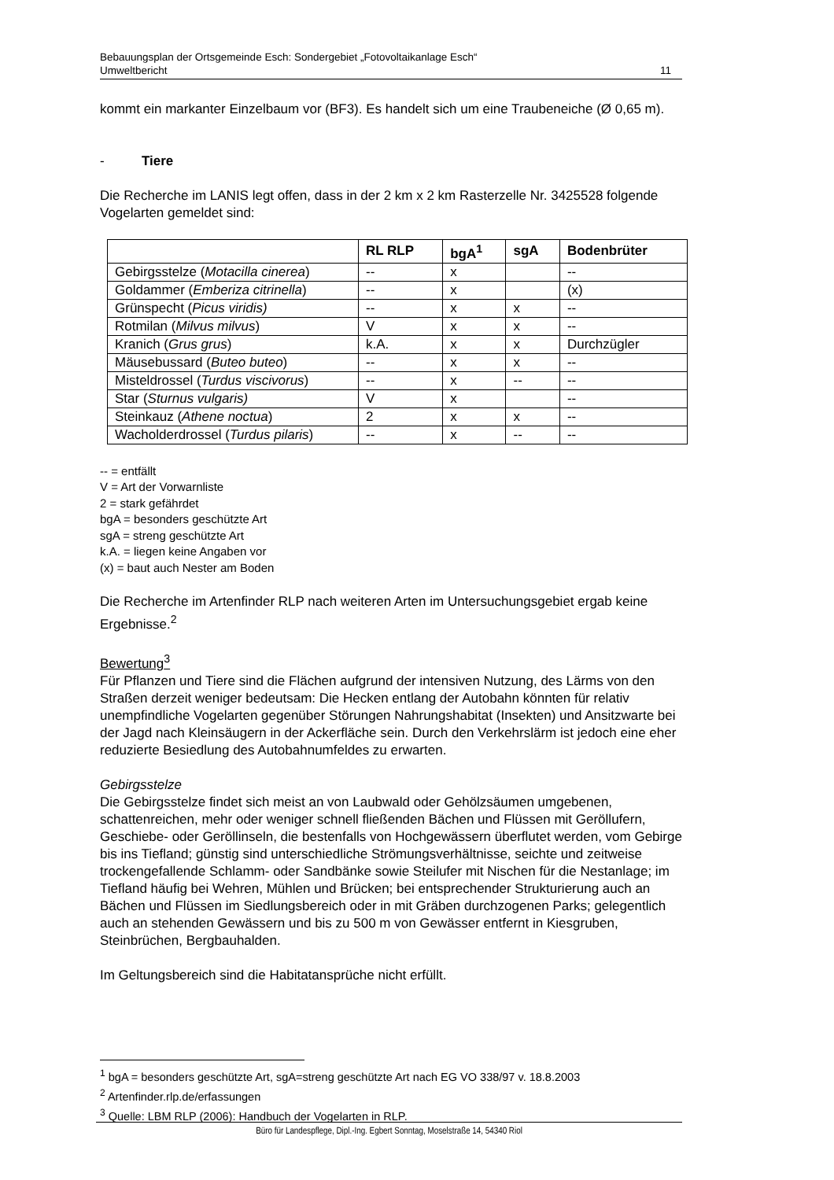Bebauungsplan der Ortsgemeinde Esch: Sondergebiet „Fotovoltaikanlage Esch“
Umweltbericht 11
kommt ein markanter Einzelbaum vor (BF3). Es handelt sich um eine Traubeneiche (Ø 0,65 m).
- Tiere
Die Recherche im LANIS legt offen, dass in der 2 km x 2 km Rasterzelle Nr. 3425528 folgende Vogelarten gemeldet sind:
| | RL RLP | bgA<sup>1</sup> | sgA | Bodenbrüter |
| --- | --- | --- | --- | --- |
| Gebirgsstelze ( Motacilla cinerea ) | -- | x | | -- |
| Goldammer ( Emberiza citrinella ) | -- | x | | (x) |
| Grünspecht ( Picus viridis) | -- | x | x | -- |
| Rotmilan ( Milvus milvus ) | V | x | x | -- |
| Kranich ( Grus grus ) | k.A. | x | x | Durchzügler |
| Mäusebussard ( Buteo buteo ) | -- | x | x | -- |
| Misteldrossel ( Turdus viscivorus ) | -- | x | -- | -- |
| Star ( Sturnus vulgaris) | V | x | | -- |
| Steinkauz ( Athene noctua ) | 2 | x | x | -- |
| Wacholderdrossel ( Turdus pilaris ) | -- | x | -- | -- |
-- = entfällt
V = Art der Vorwarnliste
2 = stark gefährdet
bgA = besonders geschützte Art
sgA = streng geschützte Art
k.A. = liegen keine Angaben vor
(x) = baut auch Nester am Boden
Die Recherche im Artenfinder RLP nach weiteren Arten im Untersuchungsgebiet ergab keine Ergebnisse.<sup>2</sup>
Bewertung<sup>3</sup>
Für Pflanzen und Tiere sind die Flächen aufgrund der intensiven Nutzung, des Lärms von den Straßen derzeit weniger bedeutsam: Die Hecken entlang der Autobahn könnten für relativ unempfindliche Vogelarten gegenüber Störungen Nahrungshabitat (Insekten) und Ansitzwarte bei der Jagd nach Kleinsäugern in der Ackerfläche sein. Durch den Verkehrslärm ist jedoch eine eher reduzierte Besiedlung des Autobahnumfeldes zu erwarten.
Gebirgsstelze
Die Gebirgsstelze findet sich meist an von Laubwald oder Gehölzsäumen umgebenen, schattenreichen, mehr oder weniger schnell fließenden Bächen und Flüssen mit Geröllufern, Geschiebe- oder Geröllinseln, die bestenfalls von Hochgewässern überflutet werden, vom Gebirge bis ins Tiefland; günstig sind unterschiedliche Strömungsverhältnisse, seichte und zeitweise trockengefallende Schlamm- oder Sandbänke sowie Steilufer mit Nischen für die Nestanlage; im Tiefland häufig bei Wehren, Mühlen und Brücken; bei entsprechender Strukturierung auch an Bächen und Flüssen im Siedlungsbereich oder in mit Gräben durchzogenen Parks; gelegentlich auch an stehenden Gewässern und bis zu 500 m von Gewässer entfernt in Kiesgruben, Steinbrüchen, Bergbauhalden.
Im Geltungsbereich sind die Habitatansprüche nicht erfüllt.
<sup>1</sup> bgA = besonders geschützte Art, sgA=streng geschützte Art nach EG VO 338/97 v. 18.8.2003
<sup>2</sup> Artenfinder.rlp.de/erfassungen
<sup>3</sup> Quelle: LBM RLP (2006): Handbuch der Vogelarten in RLP.
Büro für Landespflege, Dipl.-Ing. Egbert Sonntag, Moselstraße 14, 54340 Riol